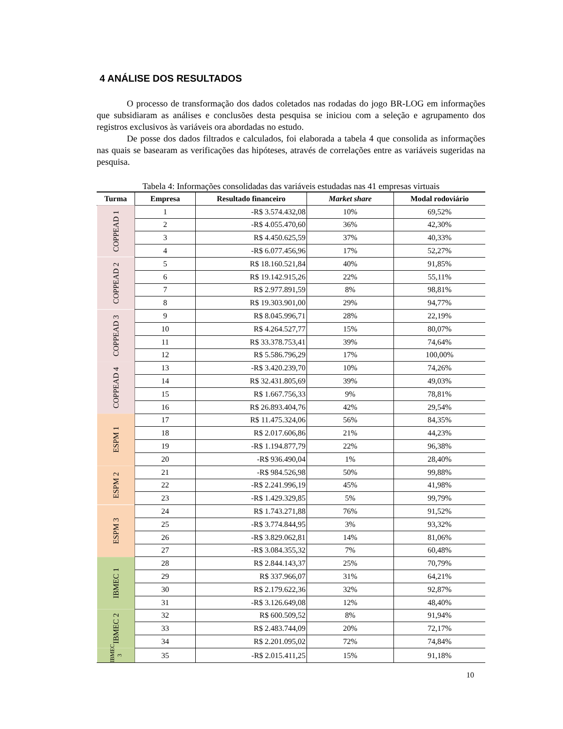4 ANÁLISE DOS RESULTADOS
O processo de transformação dos dados coletados nas rodadas do jogo BR-LOG em informações que subsidiaram as análises e conclusões desta pesquisa se iniciou com a seleção e agrupamento dos registros exclusivos às variáveis ora abordadas no estudo.
De posse dos dados filtrados e calculados, foi elaborada a tabela 4 que consolida as informações nas quais se basearam as verificações das hipóteses, através de correlações entre as variáveis sugeridas na pesquisa.
Tabela 4: Informações consolidadas das variáveis estudadas nas 41 empresas virtuais
| Turma | Empresa | Resultado financeiro | Market share | Modal rodoviário |
| --- | --- | --- | --- | --- |
| COPPEAD 1 | 1 | -R$ 3.574.432,08 | 10% | 69,52% |
| | 2 | -R$ 4.055.470,60 | 36% | 42,30% |
| | 3 | R$ 4.450.625,59 | 37% | 40,33% |
| | 4 | -R$ 6.077.456,96 | 17% | 52,27% |
| COPPEAD 2 | 5 | R$ 18.160.521,84 | 40% | 91,85% |
| | 6 | R$ 19.142.915,26 | 22% | 55,11% |
| | 7 | R$ 2.977.891,59 | 8% | 98,81% |
| | 8 | R$ 19.303.901,00 | 29% | 94,77% |
| COPPEAD 3 | 9 | R$ 8.045.996,71 | 28% | 22,19% |
| | 10 | R$ 4.264.527,77 | 15% | 80,07% |
| | 11 | R$ 33.378.753,41 | 39% | 74,64% |
| | 12 | R$ 5.586.796,29 | 17% | 100,00% |
| COPPEAD 4 | 13 | -R$ 3.420.239,70 | 10% | 74,26% |
| | 14 | R$ 32.431.805,69 | 39% | 49,03% |
| | 15 | R$ 1.667.756,33 | 9% | 78,81% |
| | 16 | R$ 26.893.404,76 | 42% | 29,54% |
| ESPM 1 | 17 | R$ 11.475.324,06 | 56% | 84,35% |
| | 18 | R$ 2.017.606,86 | 21% | 44,23% |
| | 19 | -R$ 1.194.877,79 | 22% | 96,38% |
| | 20 | -R$ 936.490,04 | 1% | 28,40% |
| ESPM 2 | 21 | -R$ 984.526,98 | 50% | 99,88% |
| | 22 | -R$ 2.241.996,19 | 45% | 41,98% |
| | 23 | -R$ 1.429.329,85 | 5% | 99,79% |
| ESPM 3 | 24 | R$ 1.743.271,88 | 76% | 91,52% |
| | 25 | -R$ 3.774.844,95 | 3% | 93,32% |
| | 26 | -R$ 3.829.062,81 | 14% | 81,06% |
| | 27 | -R$ 3.084.355,32 | 7% | 60,48% |
| IBMEC 1 | 28 | R$ 2.844.143,37 | 25% | 70,79% |
| | 29 | R$ 337.966,07 | 31% | 64,21% |
| | 30 | R$ 2.179.622,36 | 32% | 92,87% |
| | 31 | -R$ 3.126.649,08 | 12% | 48,40% |
| IBMEC 2 | 32 | R$ 600.509,52 | 8% | 91,94% |
| | 33 | R$ 2.483.744,09 | 20% | 72,17% |
| | 34 | R$ 2.201.095,02 | 72% | 74,84% |
| IBMEC 3 | 35 | -R$ 2.015.411,25 | 15% | 91,18% |
10